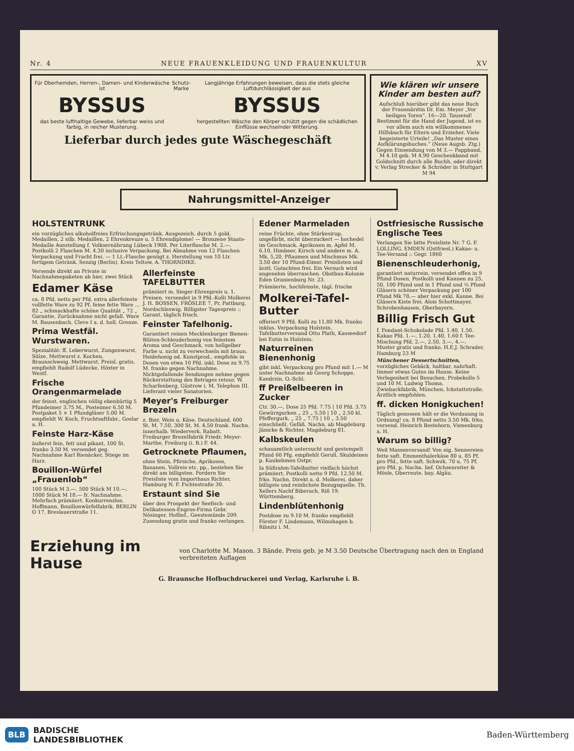Nr. 4 NEUE FRAUENKLEIDUNG UND FRAUENKULTUR XV
Für Oberhemden, Herren-, Damen- und Kinderwäsche ist
BYSSUS
das beste lufthaltige Gewebe, lieferbar weiss und farbig, in reicher Musterung.
Schutz-Marke Langjährige Erfahrungen beweisen, dass die stets gleiche Luftdurchlässigkeit der aus
BYSSUS
hergestellten Wäsche den Körper schützt gegen die schädlichen Einflüsse wechselnder Witterung.
Lieferbar durch jedes gute Wäschegeschäft
Wie klären wir unsere Kinder am besten auf?
Aufschluß hierüber gibt das neue Buch der Frauenärztin Dr. Em. Meyer „Vor heiligen Toren“. 16—20. Tausend! Bestimmt für die Hand der Jugend, ist es vor allem auch ein willkommenes Hilfsbuch für Eltern und Erzieher. Viele begeisterte Urteile! „Das Muster eines Aufklärungsbuches.“ (Neue Augsb. Ztg.) Gegen Einsendung von M 3.— Pappband, M 4.10 geb. M 4.90 Geschenkband mit Goldschnitt durch alle Buchh. oder direkt v. Verlag Strecker & Schröder in Stuttgart M 94
Nahrungsmittel-Anzeiger
HOLSTENTRUNK
ein vorzügliches alkoholfreies Erfrischungsgetränk. Ausgezeich. durch 5 gold. Medaillen, 2 silb. Medaillen, 2 Ehrenkreuze u. 5 Ehrendiplome! — Bronzene Staats-Medaille Ausstellung f. Volksernährung Lübeck 1908. Per Literflasche M. 2.—. Postkolli 2 Flaschen M. 4.30 inclusive Verpackung. Bei Abnahme von 12 Flaschen Verpackung und Fracht frei. — 1 Lt.-Flasche genügt z. Herstellung von 10 Ltr. fertigem Getränk. Senzig (Berlin), Kreis Teltow. A. THORNDIKE.
Versende direkt an Private in Nachnahmepaketen ab hier, zwei Stück
Edamer Käse
ca. 8 Pfd. netto per Pfd. extra allerfeinste vollfette Ware zu 92 Pf. feine fette Ware ... 82 „ schmackhafte schöne Qualität „ 72 „ Garantie, Zurücknahme nicht gefall. Ware M. Bausenbach, Cleve I a. d. holl. Grenze.
Prima Westfäl. Wurstwaren.
Spezialität: ff. Leberwurst, Zungenwurst, Sülze, Mettwurst z. Kochen, Braunschweig. Mettwurst, Preisl. gratis, empfiehlt Rudolf Lüdecke, Höxter in Westf.
Frische Orangenmarmelade
der feinst. englischen völlig ebenbürtig 5 Pfundeimer 3.75 M., Posteimer 6.50 M. Postpaket 5 × 1 Pfundgläser 5.00 M. empfiehlt W. Koch, Fruchtsaftfabr., Goslar a. H.
Feinste Harz-Käse
äußerst fein, fett und pikant, 100 St. franko 3.50 M. versendet geg. Nachnahme Karl Rienäcker, Stiege im Harz.
Bouillon-Würfel „Frauenlob“
100 Stück M 3.—, 500 Stück M 10.—, 1000 Stück M 18.— fr. Nachnahme. Mehrfach prämiiert. Konkurrenzlos. Hoffmann, Bouillonwürfelfabrik. BERLIN O 17, Breslauerstraße 11.
Allerfeinste TAFELBUTTER
prämiiert m. Sieger-Ehrenpreis u. 1. Preisen, versendet in 9 Pfd.-Kolli Molkerei J. H. BOSSEN, FRÖSLEE 7, Pr. Pattburg, Nordschleswig. Billigster Tagespreis :: Garant. täglich frisch.
Feinster Tafelhonig.
Garantiert reinen Mecklenburger Bienen-Blüten-Schleuderhonig von feinstem Aroma und Geschmack, von hellgelber Farbe u. nicht zu verwechseln mit braun. Heidehonig od. Kunstprod., empfehle in Dosen von etwa 10 Pfd. inkl. Dose zu 9,75 M. franko gegen Nachnahme. Nichtgefallende Sendungen nehme gegen Rückerstattung des Betrages retour. W. Scharfenberg, Güstrow i. M. Telephon III. Lieferant vieler Sanatorien.
Meyer's Freiburger Brezeln
z. Bier, Wein u. Käse. Deutschland. 600 St. M. 7.50, 300 St. M. 4.50 frank. Nachn. innerhalb. Wiederverk. Rabatt. Freiburger Brezelfabrik Friedr. Meyer-Marthe, Freiburg (i. B.) F. 44.
Getrocknete Pflaumen,
ohne Stein, Pfirsiche, Aprikosen, Bananen, Vollreis etc. pp., beziehen Sie direkt am billigsten. Fordern Sie Preisliste vom Importhaus Richter, Hamburg N. F. Fichtestraße 30.
Erstaunt sind Sie
über den Prospekt der Seefisch- und Delikatessen-Engros-Firma Gebr. Nösinger, Hoflief., Geestemünde 209. Zusendung gratis und franko verlangen.
Edener Marmeladen
reine Früchte, ohne Stärkesirup, ungefärbt, nicht überzuckert — hochedel im Geschmack. Aprikosen m. Apfel M. 6.10, Himbeer, Kirsch und andere m. A. Mk. 5.20, Pflaumen und Mischmus Mk. 3.50 der 10 Pfund-Eimer. Preislisten und ärztl. Gutachten frei. Ein Versuch wird angenehm überraschen. Obstbau-Kolonie Eden Oranienburg Nr. 23.
Prämiierte, hochfeinste, tägl. frische
Molkerei-Tafel-Butter
offeriert 9 Pfd. Kolli zu 11,80 Mk. franko inklus. Verpackung Holstein. Tafelbutterversand Otto Plath, Kasseedorf bei Eutin in Holstein.
Naturreinen Bienenhonig
gibt inkl. Verpackung pro Pfund mit 1.— M unter Nachnahme ab Georg Schoppe, Kandrzin, O.-Schl.
ff Preißelbeeren in Zucker
Ctr. 30.—, Dose 25 Pfd. 7.75 | 10 Pfd. 3.75 Gewürzgurken „ 25 „ 5.50 | 10 „ 2.50 kl. Pfeffergurk. „ 25 „ 7.75 | 10 „ 3.50 einschließl. Gefäß. Nachn. ab Magdeburg Jänicke & Richter, Magdeburg 81.
Kalbskeulen
schauamtlich untersucht und gestempelt Pfund 60 Pfg. empfiehlt Gerull, Skuldeinen p. Kaukehmen Ostpr.
Ia Süßrahm-Tafelbutter vielfach höchst prämiiert. Postkolli netto 9 Pfd. 12.50 M. frko. Nachn. Direkt a. d. Molkerei, daher billigste und reinlichste Bezugsquelle. Th. Xellers Nachf Biberach, Riß 19. Württemberg.
Lindenblütenhonig
Postdose zu 9.10 M. franko empfiehlt Förster F. Lindemann, Wilmshagen b. Ribnitz i. M.
Ostfriesische Russische Englische Tees
Verlangen Sie bitte Preisliste Nr. 7 G. F. LOLLING, EMDEN (Ostfriesl.) Kakao- u. Tee-Versand :: Gegr. 1860
Bienenschleuderhonig,
garantiert naturrein, versendet offen in 9 Pfund Dosen, Postkolli und Kannen zu 25, 50, 100 Pfund und in 1 Pfund und ½ Pfund Gläsern schöner Verpackung per 100 Pfund Mk 78.— aber hier exkl. Kanne. Bei Gläsern Kiste frei. Alois Schottmayer, Schrobenhausen, Oberbayern.
Billig Frisch Gut
f. Fondant-Schokolade Pfd. 1.40, 1.50. Kakao Pfd. 1.—, 1.20, 1.40, 1.60 f. Tee-Mischung Pfd. 2.—, 2.50, 3.—, 4.—. Muster gratis und franko. H.E.J. Schrader, Hamburg 23 M
Münchener Dessertschnitten, vorzügliches Gebäck, haltbar, nahrhaft. Immer etwas Gutes im Hause. Keine Verlegenheit bei Besuchen. Probekollo 5 und 10 M. Ludwig Thoma, Zwiebackfabrik, München, Ickstattstraße. Ärztlich empfohlen.
ff. dicken Honigkuchen!
Täglich genossen hält er die Verdauung in Ordnung! ca. 8 Pfund netto 3.50 Mk. frko. versend. Heinrich Bestehorn, Vienenburg a. H.
Warum so billig?
Weil Massenversand! Von eig. Sennereien fette saft. Emmenthalerkäse 80 u. 85 Pf. pro Pfd., fette saft. Schwzk. 70 u. 75 Pf. pro Pfd. p. Nachn. lief. Ochsenreiter & Mösle, Oberreute, bay. Algäu.
Erziehung im Hause
von Charlotte M. Mason. 3 Bände. Preis geb. je M 3.50 Deutsche Übertragung nach den in England verbreiteten Auflagen
G. Braunsche Hofbuchdruckerei und Verlag, Karlsruhe i. B.
BLB BADISCHE
LANDESBIBLIOTHEK
Baden-Württemberg